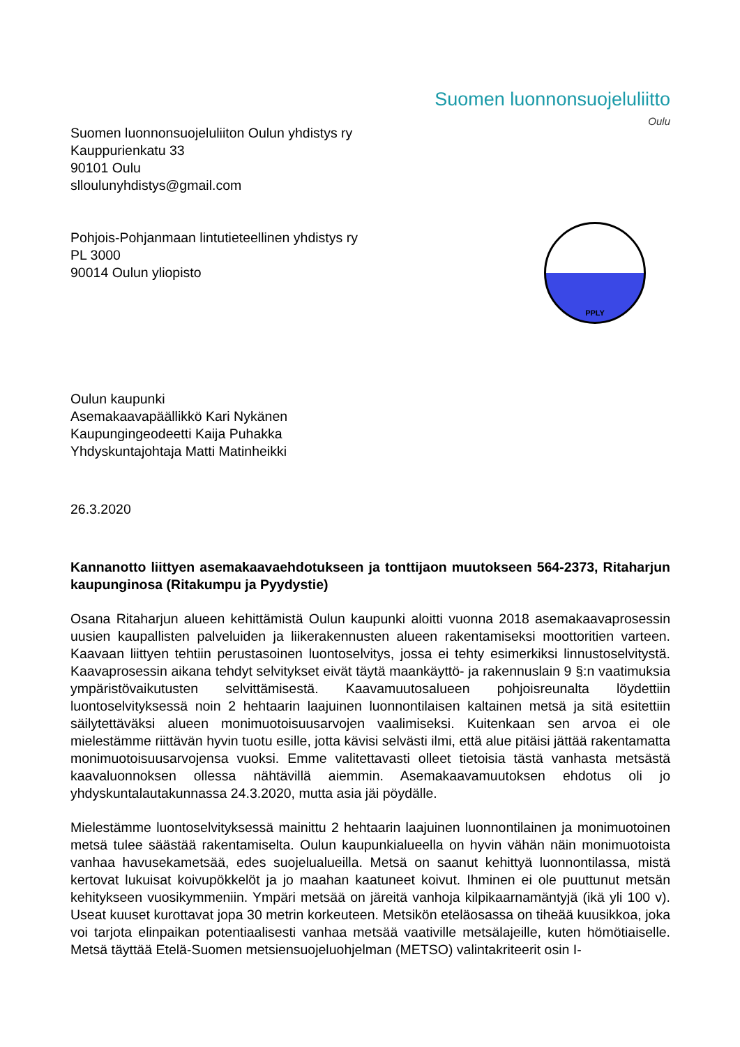Suomen luonnonsuojeluliiton Oulun yhdistys ry
Kauppurienkatu 33
90101 Oulu
slloulunyhdistys@gmail.com
Suomen luonnonsuojeluliitto
Oulu
Pohjois-Pohjanmaan lintutieteellinen yhdistys ry
PL 3000
90014 Oulun yliopisto
PPLY
Oulun kaupunki
Asemakaavapäällikkö Kari Nykänen
Kaupungingeodeetti Kaija Puhakka
Yhdyskuntajohtaja Matti Matinheikki
26.3.2020
Kannanotto liittyen asemakaavaehdotukseen ja tonttijaon muutokseen 564-2373, Ritaharjun kaupunginosa (Ritakumpu ja Pyydystie)
Osana Ritaharjun alueen kehittämistä Oulun kaupunki aloitti vuonna 2018 asemakaavaprosessin uusien kaupallisten palveluiden ja liikerakennusten alueen rakentamiseksi moottoritien varteen. Kaavaan liittyen tehtiin perustasoinen luontoselvitys, jossa ei tehty esimerkiksi linnustoselvitystä. Kaavaprosessin aikana tehdyt selvitykset eivät täytä maankäyttö- ja rakennuslain 9 §:n vaatimuksia ympäristövaikutusten selvittämisestä. Kaavamuutosalueen pohjoisreunalta löydettiin luontoselvityksessä noin 2 hehtaarin laajuinen luonnontilaisen kaltainen metsä ja sitä esitettiin säilytettäväksi alueen monimuotoisuusarvojen vaalimiseksi. Kuitenkaan sen arvoa ei ole mielestämme riittävän hyvin tuotu esille, jotta kävisi selvästi ilmi, että alue pitäisi jättää rakentamatta monimuotoisuusarvojensa vuoksi. Emme valitettavasti olleet tietoisia tästä vanhasta metsästä kaavaluonnoksen ollessa nähtävillä aiemmin. Asemakaavamuutoksen ehdotus oli jo yhdyskuntalautakunnassa 24.3.2020, mutta asia jäi pöydälle.
Mielestämme luontoselvityksessä mainittu 2 hehtaarin laajuinen luonnontilainen ja monimuotoinen metsä tulee säästää rakentamiselta. Oulun kaupunkialueella on hyvin vähän näin monimuotoista vanhaa havusekametsää, edes suojelualueilla. Metsä on saanut kehittyä luonnontilassa, mistä kertovat lukuisat koivupökkelöt ja jo maahan kaatuneet koivut. Ihminen ei ole puuttunut metsän kehitykseen vuosikymmeniin. Ympäri metsää on järeitä vanhoja kilpikaarnamäntyjä (ikä yli 100 v). Useat kuuset kurottavat jopa 30 metrin korkeuteen. Metsikön eteläosassa on tiheää kuusikkoa, joka voi tarjota elinpaikan potentiaalisesti vanhaa metsää vaativille metsälajeille, kuten hömötiaiselle. Metsä täyttää Etelä-Suomen metsiensuojeluohjelman (METSO) valintakriteerit osin I-